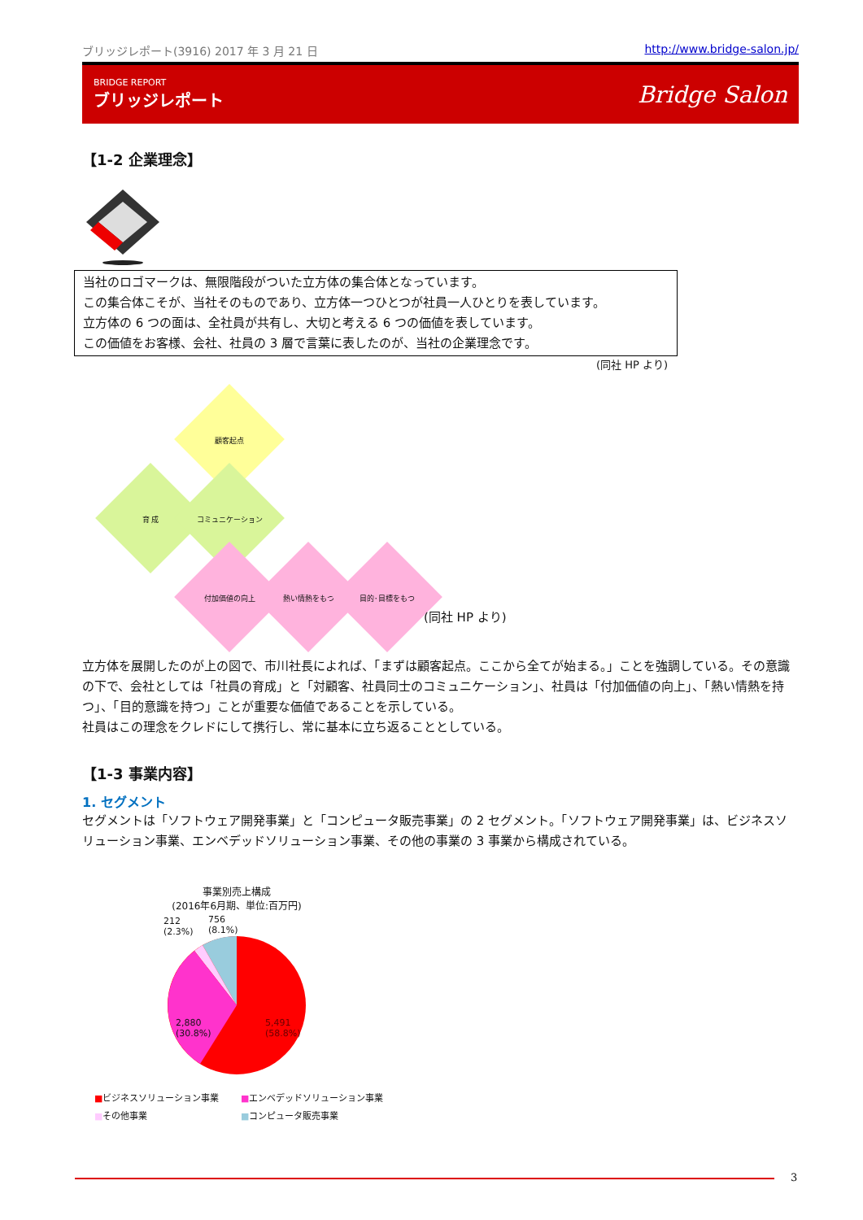ブリッジレポート(3916) 2017 年 3 月 21 日 http://www.bridge-salon.jp/
BRIDGE REPORT
ブリッジレポート
Bridge Salon
【1-2 企業理念】
当社のロゴマークは、無限階段がついた立方体の集合体となっています。
この集合体こそが、当社そのものであり、立方体一つひとつが社員一人ひとりを表しています。
立方体の 6 つの面は、全社員が共有し、大切と考える 6 つの価値を表しています。
この価値をお客様、会社、社員の 3 層で言葉に表したのが、当社の企業理念です。
(同社 HP より)
顧客起点
育 成 コミュニケーション
付加価値の向上 熱い情熱をもつ 目的･目標をもつ
(同社 HP より)
立方体を展開したのが上の図で、市川社長によれば、「まずは顧客起点。ここから全てが始まる。」ことを強調している。その意識の下で、会社としては「社員の育成」と「対顧客、社員同士のコミュニケーション」、社員は「付加価値の向上」、「熱い情熱を持つ」、「目的意識を持つ」ことが重要な価値であることを示している。
社員はこの理念をクレドにして携行し、常に基本に立ち返ることとしている。
【1-3 事業内容】
1. セグメント
セグメントは「ソフトウェア開発事業」と「コンピュータ販売事業」の 2 セグメント。「ソフトウェア開発事業」は、ビジネスソリューション事業、エンベデッドソリューション事業、その他の事業の 3 事業から構成されている。
事業別売上構成
(2016年6月期、単位:百万円)
212
(2.3%)
756
(8.1%)
2,880
(30.8%)
5,491
(58.8%)
■ビジネスソリューション事業 ■エンベデッドソリューション事業 ■その他事業 ■コンピュータ販売事業
3